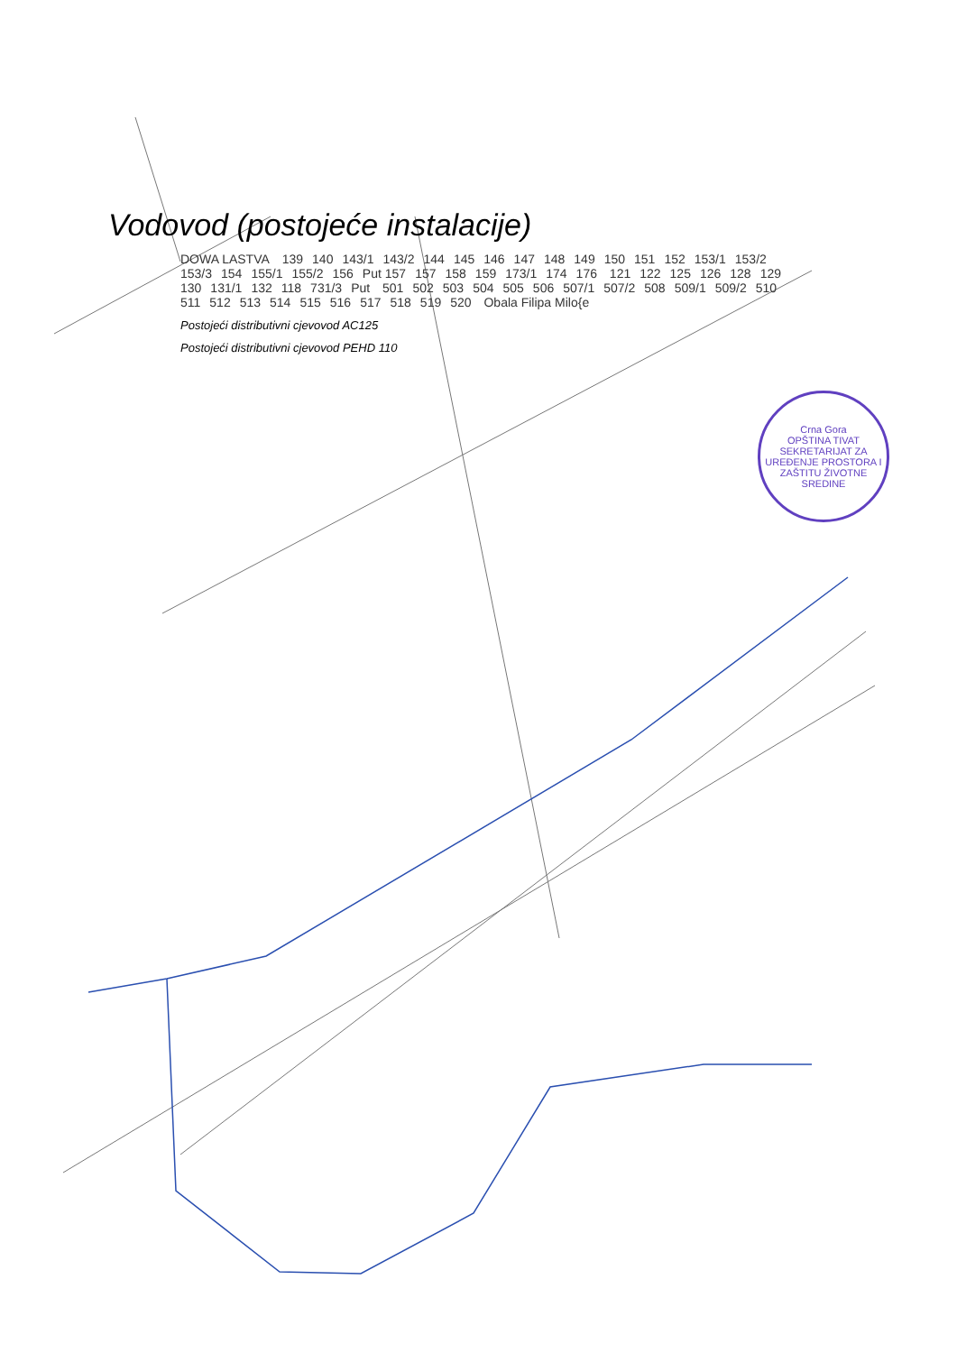Vodovod (postojeće instalacije)
DOWA LASTVA 139 140 143/1 143/2 144 145 146 147 148 149 150 151 152 153/1 153/2 153/3 154 155/1 155/2 156 Put 157 157 158 159 173/1 174 176 121 122 125 126 128 129 130 131/1 132 118 731/3 Put 501 502 503 504 505 506 507/1 507/2 508 509/1 509/2 510 511 512 513 514 515 516 517 518 519 520 Obala Filipa Milo{e
Postojeći distributivni cjevovod AC125
Postojeći distributivni cjevovod PEHD 110
Crna Gora
OPŠTINA TIVAT
SEKRETARIJAT ZA UREĐENJE PROSTORA I ZAŠTITU ŽIVOTNE SREDINE